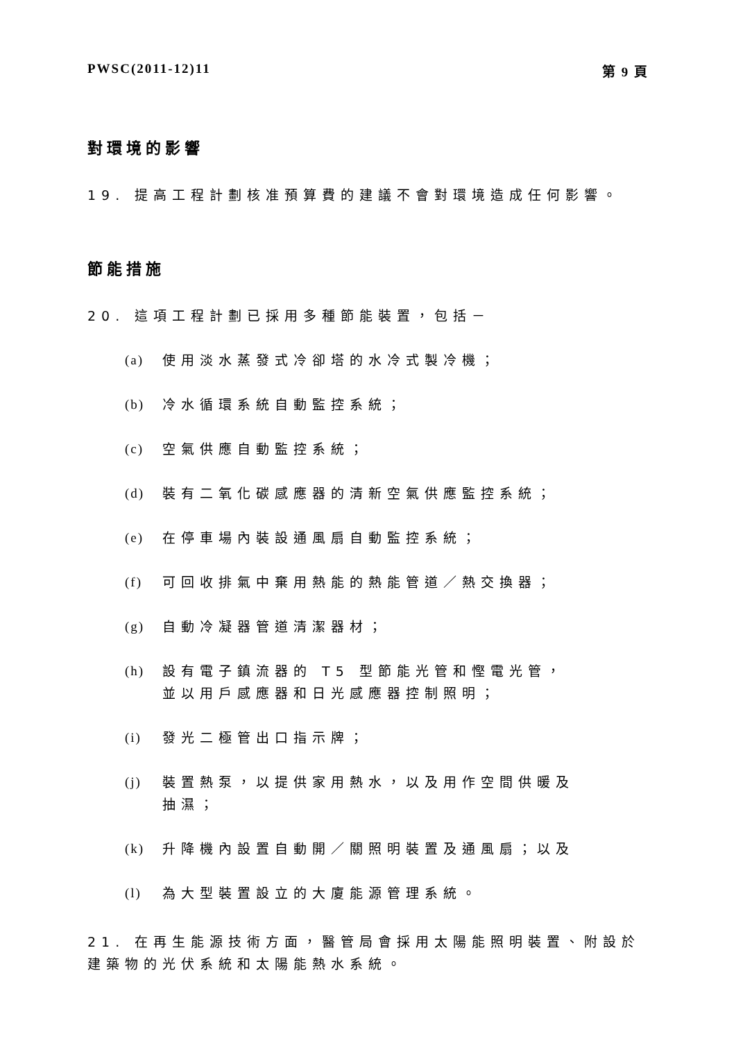PWSC(2011-12)11 第 9 頁
對環境的影響
19. 提高工程計劃核准預算費的建議不會對環境造成任何影響。
節能措施
20. 這項工程計劃已採用多種節能裝置，包括－
(a) 使用淡水蒸發式冷卻塔的水冷式製冷機；
(b) 冷水循環系統自動監控系統；
(c) 空氣供應自動監控系統；
(d) 裝有二氧化碳感應器的清新空氣供應監控系統；
(e) 在停車場內裝設通風扇自動監控系統；
(f) 可回收排氣中棄用熱能的熱能管道／熱交換器；
(g) 自動冷凝器管道清潔器材；
(h) 設有電子鎮流器的 T5 型節能光管和慳電光管，並以用戶感應器和日光感應器控制照明；
(i) 發光二極管出口指示牌；
(j) 裝置熱泵，以提供家用熱水，以及用作空間供暖及抽濕；
(k) 升降機內設置自動開／關照明裝置及通風扇；以及
(l) 為大型裝置設立的大廈能源管理系統。
21. 在再生能源技術方面，醫管局會採用太陽能照明裝置、附設於建築物的光伏系統和太陽能熱水系統。